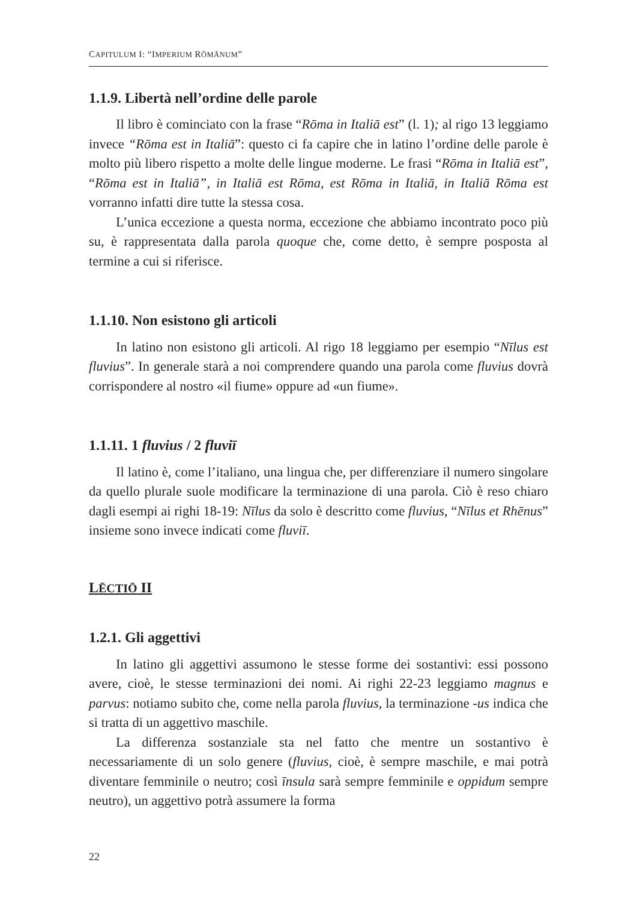CAPITULUM I: “IMPERIUM RŌMĀNUM”
1.1.9. Libertà nell’ordine delle parole
Il libro è cominciato con la frase “Rōma in Italiā est” (l. 1); al rigo 13 leggiamo invece “Rōma est in Italiā”: questo ci fa capire che in latino l’ordine delle parole è molto più libero rispetto a molte delle lingue moderne. Le frasi “Rōma in Italiā est”, “Rōma est in Italiā”, in Italiā est Rōma, est Rōma in Italiā, in Italiā Rōma est vorranno infatti dire tutte la stessa cosa.
L’unica eccezione a questa norma, eccezione che abbiamo incontrato poco più su, è rappresentata dalla parola quoque che, come detto, è sempre posposta al termine a cui si riferisce.
1.1.10. Non esistono gli articoli
In latino non esistono gli articoli. Al rigo 18 leggiamo per esempio “Nīlus est fluvius”. In generale starà a noi comprendere quando una parola come fluvius dovrà corrispondere al nostro «il fiume» oppure ad «un fiume».
1.1.11. 1 fluvius / 2 fluviī
Il latino è, come l’italiano, una lingua che, per differenziare il numero singolare da quello plurale suole modificare la terminazione di una parola. Ciò è reso chiaro dagli esempi ai righi 18-19: Nīlus da solo è descritto come fluvius, “Nīlus et Rhēnus” insieme sono invece indicati come fluviī.
LĒCTIŌ II
1.2.1. Gli aggettivi
In latino gli aggettivi assumono le stesse forme dei sostantivi: essi possono avere, cioè, le stesse terminazioni dei nomi. Ai righi 22-23 leggiamo magnus e parvus: notiamo subito che, come nella parola fluvius, la terminazione -us indica che si tratta di un aggettivo maschile.
La differenza sostanziale sta nel fatto che mentre un sostantivo è necessariamente di un solo genere (fluvius, cioè, è sempre maschile, e mai potrà diventare femminile o neutro; così īnsula sarà sempre femminile e oppidum sempre neutro), un aggettivo potrà assumere la forma
22